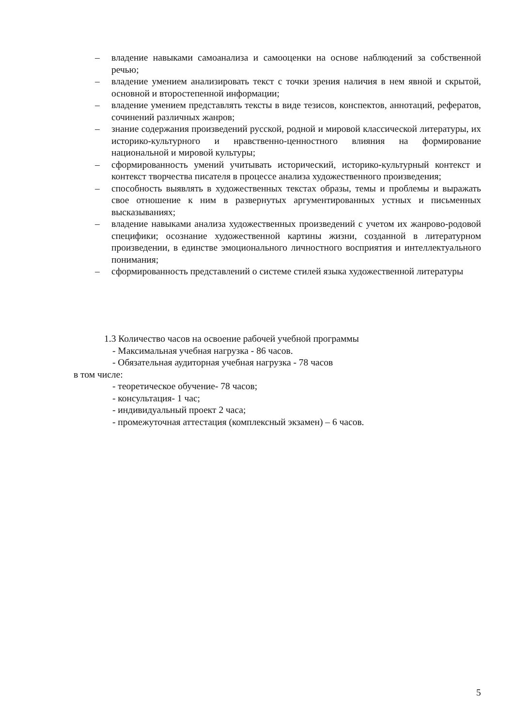– владение навыками самоанализа и самооценки на основе наблюдений за собственной речью;
– владение умением анализировать текст с точки зрения наличия в нем явной и скрытой, основной и второстепенной информации;
– владение умением представлять тексты в виде тезисов, конспектов, аннотаций, рефератов, сочинений различных жанров;
– знание содержания произведений русской, родной и мировой классической литературы, их историко-культурного и нравственно-ценностного влияния на формирование национальной и мировой культуры;
– сформированность умений учитывать исторический, историко-культурный контекст и контекст творчества писателя в процессе анализа художественного произведения;
– способность выявлять в художественных текстах образы, темы и проблемы и выражать свое отношение к ним в развернутых аргументированных устных и письменных высказываниях;
– владение навыками анализа художественных произведений с учетом их жанрово-родовой специфики; осознание художественной картины жизни, созданной в литературном произведении, в единстве эмоционального личностного восприятия и интеллектуального понимания;
– сформированность представлений о системе стилей языка художественной литературы
1.3 Количество часов на освоение рабочей учебной программы
- Максимальная учебная нагрузка - 86 часов.
- Обязательная аудиторная учебная нагрузка - 78 часов
в том числе:
- теоретическое обучение- 78 часов;
- консультация- 1 час;
- индивидуальный проект 2 часа;
- промежуточная аттестация (комплексный экзамен) – 6 часов.
5